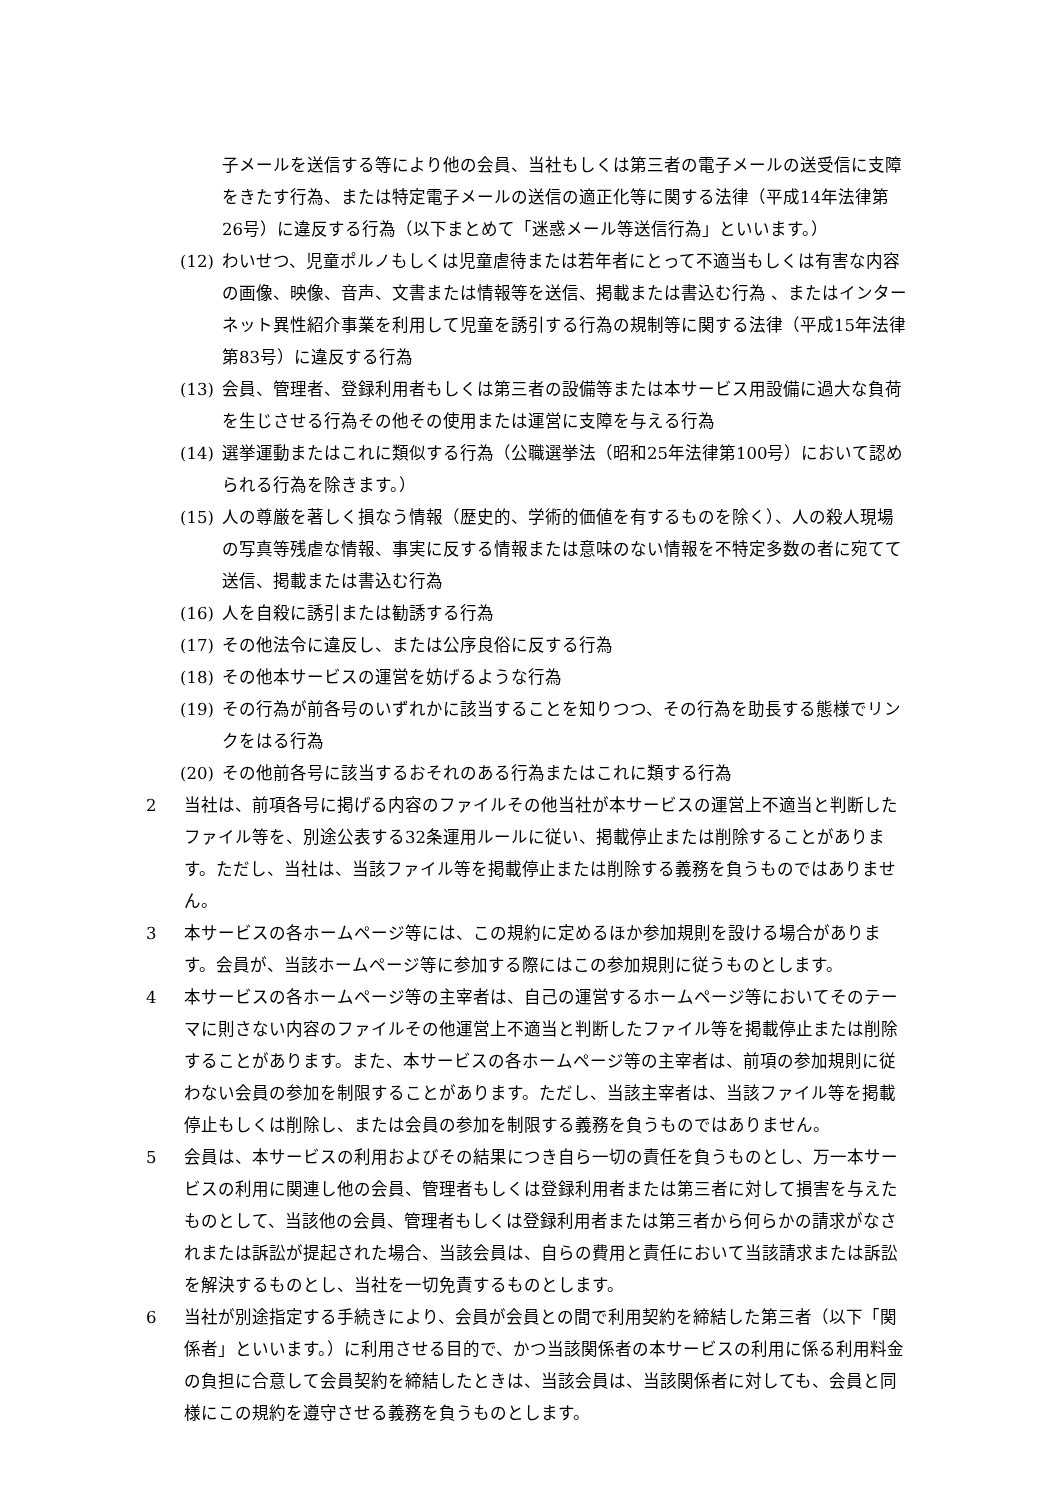子メールを送信する等により他の会員、当社もしくは第三者の電子メールの送受信に支障をきたす行為、または特定電子メールの送信の適正化等に関する法律（平成14年法律第26号）に違反する行為（以下まとめて「迷惑メール等送信行為」といいます。）
(12) わいせつ、児童ポルノもしくは児童虐待または若年者にとって不適当もしくは有害な内容の画像、映像、音声、文書または情報等を送信、掲載または書込む行為 、またはインターネット異性紹介事業を利用して児童を誘引する行為の規制等に関する法律（平成15年法律第83号）に違反する行為
(13) 会員、管理者、登録利用者もしくは第三者の設備等または本サービス用設備に過大な負荷を生じさせる行為その他その使用または運営に支障を与える行為
(14) 選挙運動またはこれに類似する行為（公職選挙法（昭和25年法律第100号）において認められる行為を除きます。）
(15) 人の尊厳を著しく損なう情報（歴史的、学術的価値を有するものを除く）、人の殺人現場の写真等残虐な情報、事実に反する情報または意味のない情報を不特定多数の者に宛てて送信、掲載または書込む行為
(16) 人を自殺に誘引または勧誘する行為
(17) その他法令に違反し、または公序良俗に反する行為
(18) その他本サービスの運営を妨げるような行為
(19) その行為が前各号のいずれかに該当することを知りつつ、その行為を助長する態様でリンクをはる行為
(20) その他前各号に該当するおそれのある行為またはこれに類する行為
2 当社は、前項各号に掲げる内容のファイルその他当社が本サービスの運営上不適当と判断したファイル等を、別途公表する32条運用ルールに従い、掲載停止または削除することがあります。ただし、当社は、当該ファイル等を掲載停止または削除する義務を負うものではありません。
3 本サービスの各ホームページ等には、この規約に定めるほか参加規則を設ける場合があります。会員が、当該ホームページ等に参加する際にはこの参加規則に従うものとします。
4 本サービスの各ホームページ等の主宰者は、自己の運営するホームページ等においてそのテーマに則さない内容のファイルその他運営上不適当と判断したファイル等を掲載停止または削除することがあります。また、本サービスの各ホームページ等の主宰者は、前項の参加規則に従わない会員の参加を制限することがあります。ただし、当該主宰者は、当該ファイル等を掲載停止もしくは削除し、または会員の参加を制限する義務を負うものではありません。
5 会員は、本サービスの利用およびその結果につき自ら一切の責任を負うものとし、万一本サービスの利用に関連し他の会員、管理者もしくは登録利用者または第三者に対して損害を与えたものとして、当該他の会員、管理者もしくは登録利用者または第三者から何らかの請求がなされまたは訴訟が提起された場合、当該会員は、自らの費用と責任において当該請求または訴訟を解決するものとし、当社を一切免責するものとします。
6 当社が別途指定する手続きにより、会員が会員との間で利用契約を締結した第三者（以下「関係者」といいます。）に利用させる目的で、かつ当該関係者の本サービスの利用に係る利用料金の負担に合意して会員契約を締結したときは、当該会員は、当該関係者に対しても、会員と同様にこの規約を遵守させる義務を負うものとします。